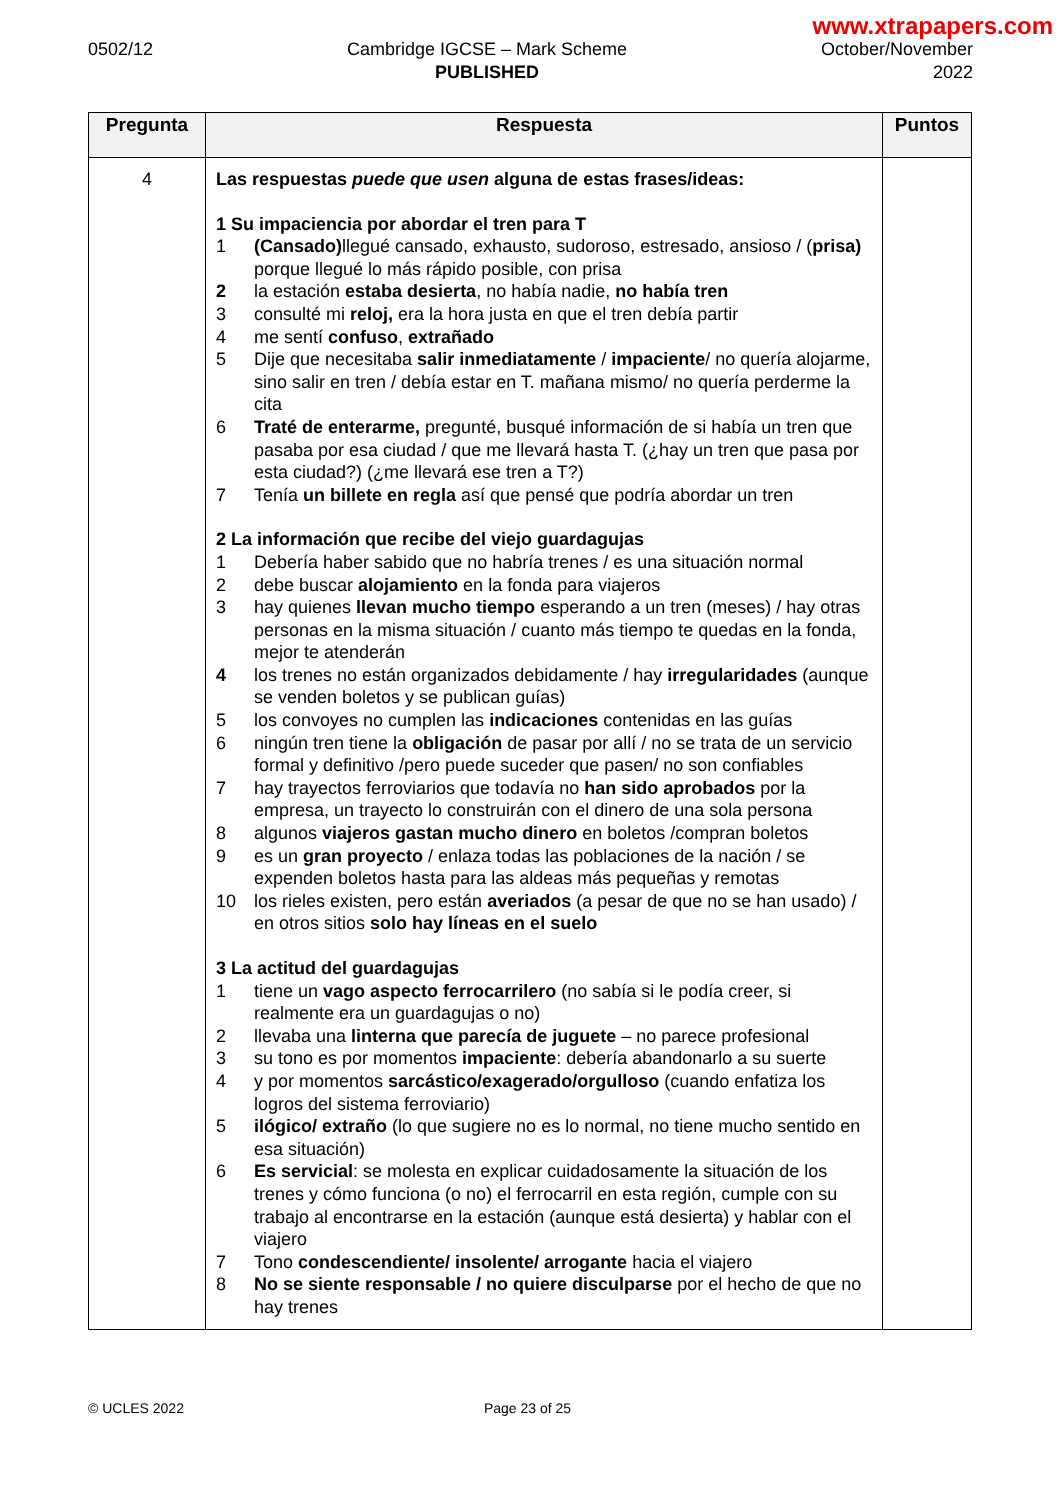www.xtrapapers.com
0502/12 Cambridge IGCSE – Mark Scheme
PUBLISHED
October/November
2022
| Pregunta | Respuesta | Puntos |
| --- | --- | --- |
| 4 | Las respuestas puede que usen alguna de estas frases/ideas: 1 Su impaciencia por abordar el tren para T 1 (Cansado) llegué cansado, exhausto, sudoroso, estresado, ansioso / ( prisa) porque llegué lo más rápido posible, con prisa 2 la estación estaba desierta , no había nadie, no había tren 3 consulté mi reloj, era la hora justa en que el tren debía partir 4 me sentí confuso , extrañado 5 Dije que necesitaba salir inmediatamente / impaciente / no quería alojarme, sino salir en tren / debía estar en T. mañana mismo/ no quería perderme la cita 6 Traté de enterarme, pregunté, busqué información de si había un tren que pasaba por esa ciudad / que me llevará hasta T. (¿hay un tren que pasa por esta ciudad?) (¿me llevará ese tren a T?) 7 Tenía un billete en regla así que pensé que podría abordar un tren 2 La información que recibe del viejo guardagujas 1 Debería haber sabido que no habría trenes / es una situación normal 2 debe buscar alojamiento en la fonda para viajeros 3 hay quienes llevan mucho tiempo esperando a un tren (meses) / hay otras personas en la misma situación / cuanto más tiempo te quedas en la fonda, mejor te atenderán 4 los trenes no están organizados debidamente / hay irregularidades (aunque se venden boletos y se publican guías) 5 los convoyes no cumplen las indicaciones contenidas en las guías 6 ningún tren tiene la obligación de pasar por allí / no se trata de un servicio formal y definitivo /pero puede suceder que pasen/ no son confiables 7 hay trayectos ferroviarios que todavía no han sido aprobados por la empresa, un trayecto lo construirán con el dinero de una sola persona 8 algunos viajeros gastan mucho dinero en boletos /compran boletos 9 es un gran proyecto / enlaza todas las poblaciones de la nación / se expenden boletos hasta para las aldeas más pequeñas y remotas 10 los rieles existen, pero están averiados (a pesar de que no se han usado) / en otros sitios solo hay líneas en el suelo 3 La actitud del guardagujas 1 tiene un vago aspecto ferrocarrilero (no sabía si le podía creer, si realmente era un guardagujas o no) 2 llevaba una linterna que parecía de juguete – no parece profesional 3 su tono es por momentos impaciente : debería abandonarlo a su suerte 4 y por momentos sarcástico/exagerado/orgulloso (cuando enfatiza los logros del sistema ferroviario) 5 ilógico/ extraño (lo que sugiere no es lo normal, no tiene mucho sentido en esa situación) 6 Es servicial : se molesta en explicar cuidadosamente la situación de los trenes y cómo funciona (o no) el ferrocarril en esta región, cumple con su trabajo al encontrarse en la estación (aunque está desierta) y hablar con el viajero 7 Tono condescendiente/ insolente/ arrogante hacia el viajero 8 No se siente responsable / no quiere disculparse por el hecho de que no hay trenes | |
© UCLES 2022 Page 23 of 25